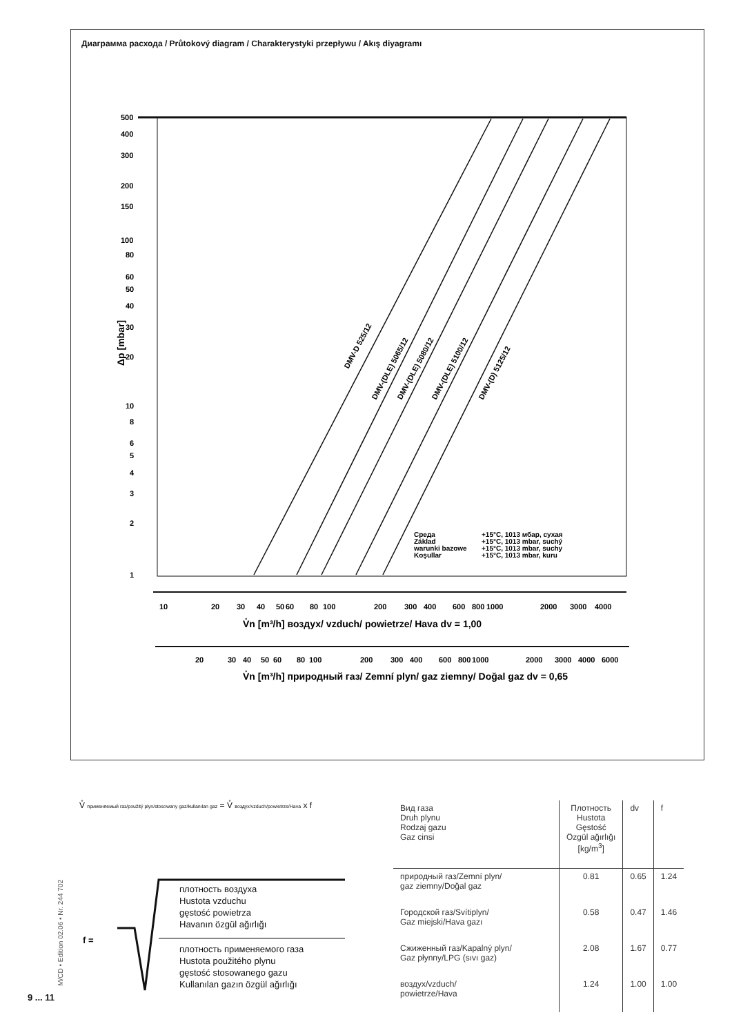Диаграмма расхода / Průtokový diagram / Charakterystyki przepływu / Akış diyagramı
500
400
300
200
150
100
80
60
50
40
30
20
10
8
6
5
4
3
2
1
Δp [mbar]
DMV-D 525/12
DMV-(DLE) 5065/12
DMV-(DLE) 5080/12
DMV-(DLE) 5100/12
DMV-(D) 5125/12
Среда
+15°C, 1013 мбар, сухая
Základ
+15°C, 1013 mbar, suchý
warunki bazowe
+15°C, 1013 mbar, suchy
Koşullar
+15°C, 1013 mbar, kuru
10
20
30
40
50
60
80
100
200
300
400
600
800
1000
2000
3000
4000
V̊n [m³/h] воздух/ vzduch/ powietrze/ Hava dv = 1,00
20
30
40
50
60
80
100
200
300
400
600
800
1000
2000
3000
4000
6000
V̊n [m³/h] природный газ/ Zemní plyn/ gaz ziemny/ Doğal gaz dv = 0,65
V̊ применяемый газ/použitý plyn/stosowany gaz/kullanılan gaz = V̊ воздух/vzduch/powietrze/Hava x f
f =
плотность воздуха
Hustota vzduchu
gęstość powietrza
Havanın özgül ağırlığı
плотность применяемого газа
Hustota použitého plynu
gęstość stosowanego gazu
Kullanılan gazın özgül ağırlığı
| Вид газа Druh plynu Rodzaj gazu Gaz cinsi | Плотность Hustota Gęstość Özgül ağırlığı [kg/m<sup>3</sup>] | dv | f |
| --- | --- | --- | --- |
| природный газ/Zemní plyn/ gaz ziemny/Doğal gaz | 0.81 | 0.65 | 1.24 |
| Городской газ/Svítiplyn/ Gaz miejski/Hava gazı | 0.58 | 0.47 | 1.46 |
| Сжиженный газ/Kapalný plyn/ Gaz płynny/LPG (sıvı gaz) | 2.08 | 1.67 | 0.77 |
| воздух/vzduch/ powietrze/Hava | 1.24 | 1.00 | 1.00 |
M/CD • Edition 02.06 • Nr. 244 702
9 ... 11